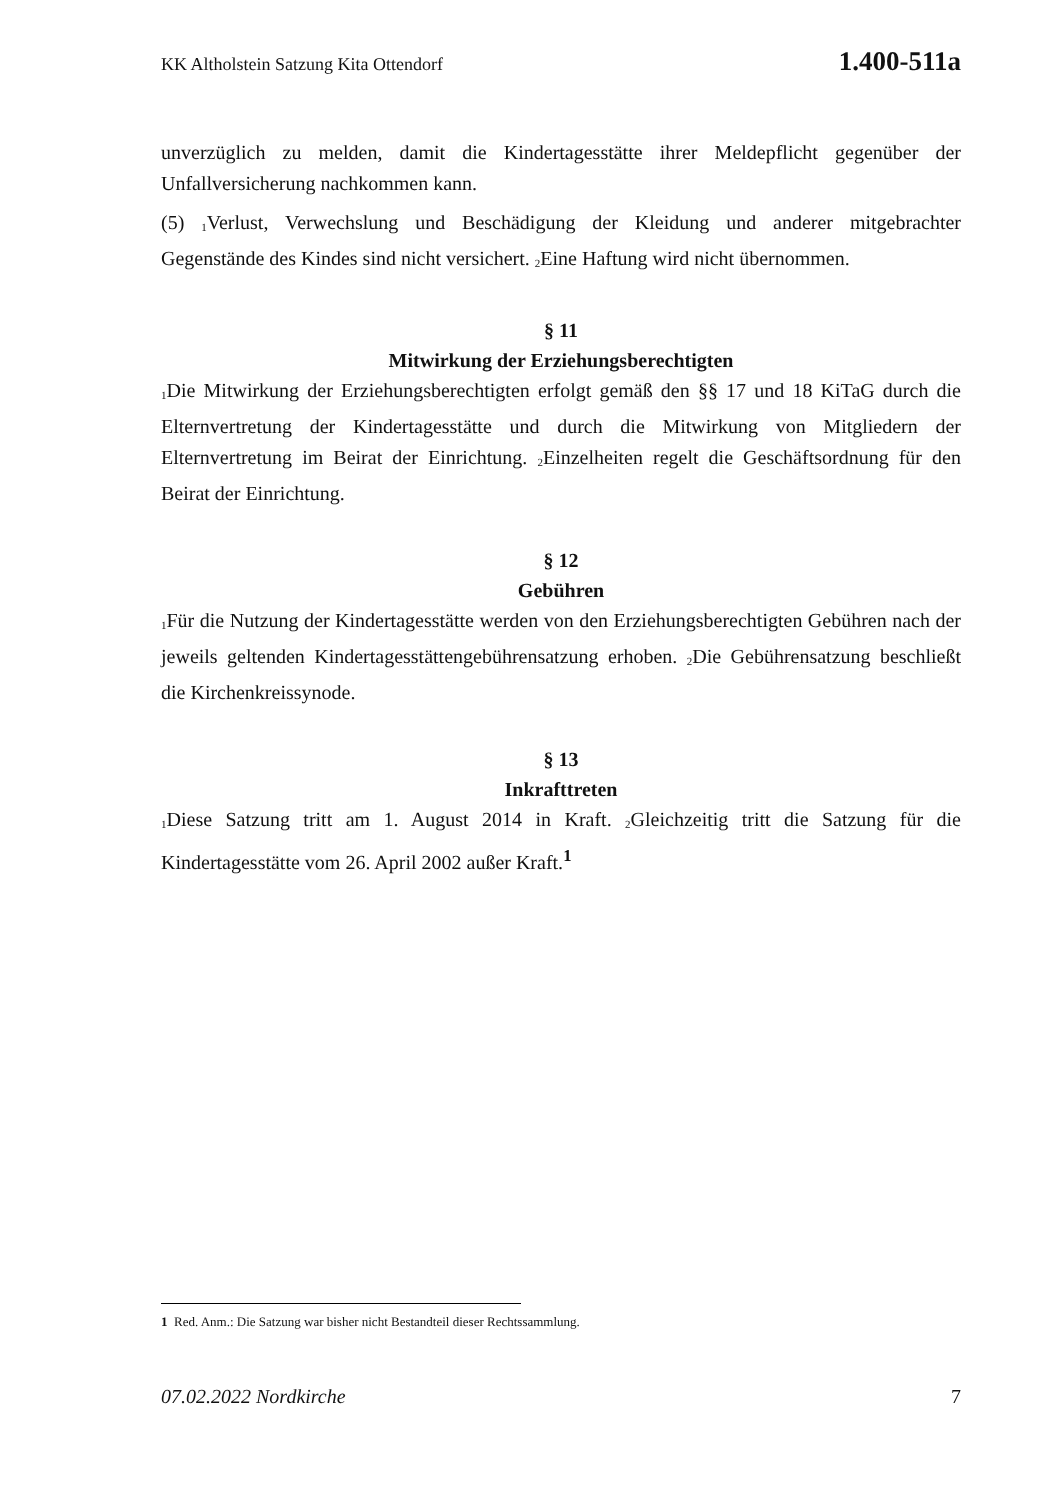KK Altholstein Satzung Kita Ottendorf 1.400-511a
unverzüglich zu melden, damit die Kindertagesstätte ihrer Meldepflicht gegenüber der Unfallversicherung nachkommen kann.
(5) <sub>1</sub>Verlust, Verwechslung und Beschädigung der Kleidung und anderer mitgebrachter Gegenstände des Kindes sind nicht versichert. <sub>2</sub>Eine Haftung wird nicht übernommen.
§ 11
Mitwirkung der Erziehungsberechtigten
<sub>1</sub>Die Mitwirkung der Erziehungsberechtigten erfolgt gemäß den §§ 17 und 18 KiTaG durch die Elternvertretung der Kindertagesstätte und durch die Mitwirkung von Mitgliedern der Elternvertretung im Beirat der Einrichtung. <sub>2</sub>Einzelheiten regelt die Geschäftsordnung für den Beirat der Einrichtung.
§ 12
Gebühren
<sub>1</sub>Für die Nutzung der Kindertagesstätte werden von den Erziehungsberechtigten Gebühren nach der jeweils geltenden Kindertagesstättengebührensatzung erhoben. <sub>2</sub>Die Gebührensatzung beschließt die Kirchenkreissynode.
§ 13
Inkrafttreten
<sub>1</sub>Diese Satzung tritt am 1. August 2014 in Kraft. <sub>2</sub>Gleichzeitig tritt die Satzung für die Kindertagesstätte vom 26. April 2002 außer Kraft.<sup>1</sup>
1 Red. Anm.: Die Satzung war bisher nicht Bestandteil dieser Rechtssammlung.
07.02.2022 Nordkirche 7